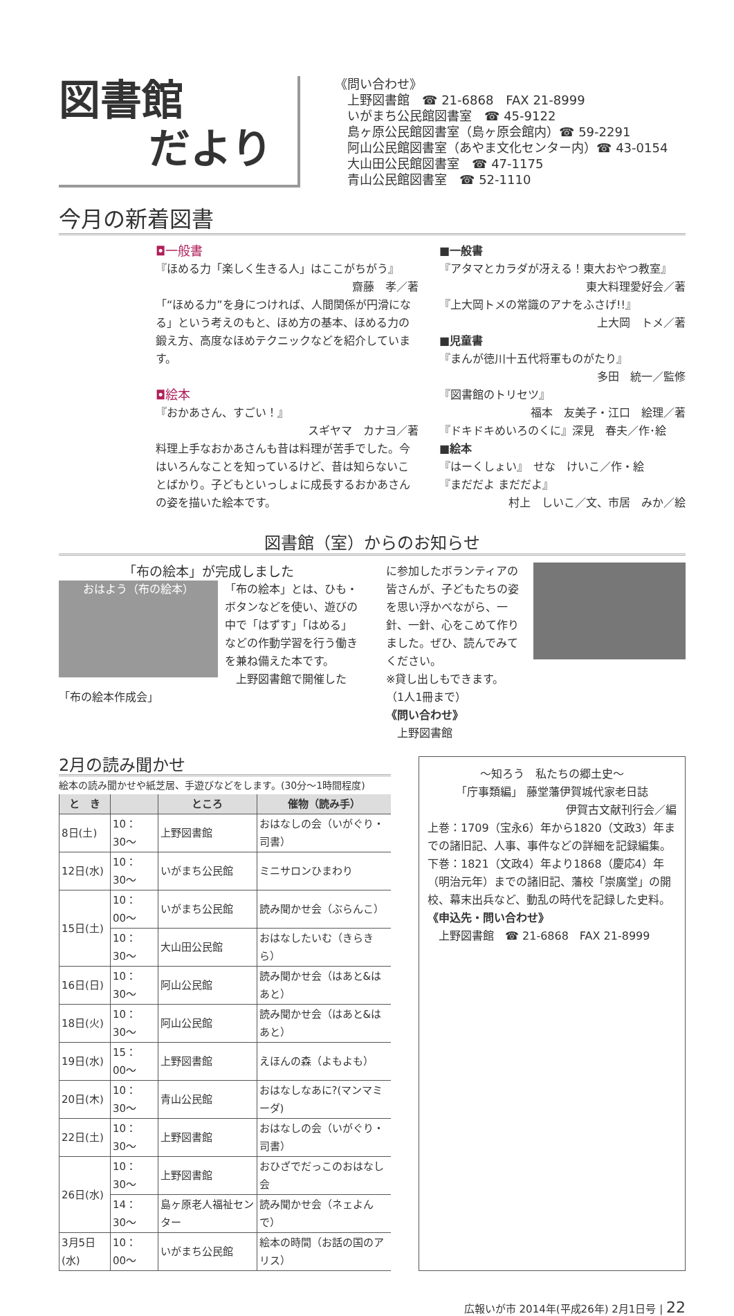図書館
だより
《問い合わせ》
　上野図書館　☎ 21-6868　FAX 21-8999
　いがまち公民館図書室　☎ 45-9122
　島ヶ原公民館図書室（島ヶ原会館内）☎ 59-2291
　阿山公民館図書室（あやま文化センター内）☎ 43-0154
　大山田公民館図書室　☎ 47-1175
　青山公民館図書室　☎ 52-1110
今月の新着図書
◘一般書
『ほめる力「楽しく生きる人」はここがちがう』
齋藤　孝／著
「“ほめる力”を身につければ、人間関係が円滑になる」という考えのもと、ほめ方の基本、ほめる力の鍛え方、高度なほめテクニックなどを紹介しています。
◘絵本
『おかあさん、すごい！』
スギヤマ　カナヨ／著
料理上手なおかあさんも昔は料理が苦手でした。今はいろんなことを知っているけど、昔は知らないことばかり。子どもといっしょに成長するおかあさんの姿を描いた絵本です。
■一般書
『アタマとカラダが冴える！東大おやつ教室』
東大料理愛好会／著
『上大岡トメの常識のアナをふさげ!!』
上大岡　トメ／著
■児童書
『まんが徳川十五代将軍ものがたり』
多田　統一／監修
『図書館のトリセツ』
福本　友美子・江口　絵理／著
『ドキドキめいろのくに』深見　春夫／作･絵
■絵本
『はーくしょい』　せな　けいこ／作・絵
『まだだよ まだだよ』
村上　しいこ／文、市居　みか／絵
図書館（室）からのお知らせ
「布の絵本」が完成しました
おはよう（布の絵本）
「布の絵本」とは、ひも・ボタンなどを使い、遊びの中で「はずす」「はめる」などの作動学習を行う働きを兼ね備えた本です。
　上野図書館で開催した「布の絵本作成会」
に参加したボランティアの皆さんが、子どもたちの姿を思い浮かべながら、一針、一針、心をこめて作りました。ぜひ、読んでみてください。
※貸し出しもできます。
（1人1冊まで）
《問い合わせ》
　上野図書館
2月の読み聞かせ
絵本の読み聞かせや紙芝居、手遊びなどをします。(30分〜1時間程度)
| と き | | ところ | 催物（読み手） |
| --- | --- | --- | --- |
| 8日(土) | 10：30〜 | 上野図書館 | おはなしの会（いがぐり・司書） |
| 12日(水) | 10：30〜 | いがまち公民館 | ミニサロンひまわり |
| 15日(土) | 10：00〜 | いがまち公民館 | 読み聞かせ会（ぶらんこ） |
| | 10：30〜 | 大山田公民館 | おはなしたいむ（きらきら） |
| 16日(日) | 10：30〜 | 阿山公民館 | 読み聞かせ会（はあと&はあと） |
| 18日(火) | 10：30〜 | 阿山公民館 | 読み聞かせ会（はあと&はあと） |
| 19日(水) | 15：00〜 | 上野図書館 | えほんの森（よもよも） |
| 20日(木) | 10：30〜 | 青山公民館 | おはなしなあに?(マンマミーダ) |
| 22日(土) | 10：30〜 | 上野図書館 | おはなしの会（いがぐり・司書） |
| 26日(水) | 10：30〜 | 上野図書館 | おひざでだっこのおはなし会 |
| | 14：30〜 | 島ヶ原老人福祉センター | 読み聞かせ会（ネェよんで） |
| 3月5日(水) | 10：00〜 | いがまち公民館 | 絵本の時間（お話の国のアリス） |
〜知ろう　私たちの郷土史〜
「庁事類編」 藤堂藩伊賀城代家老日誌
伊賀古文献刊行会／編
上巻：1709（宝永6）年から1820（文政3）年までの諸旧記、人事、事件などの詳細を記録編集。
下巻：1821（文政4）年より1868（慶応4）年（明治元年）までの諸旧記、藩校「崇廣堂」の開校、幕末出兵など、動乱の時代を記録した史料。
《申込先・問い合わせ》
　上野図書館　☎ 21-6868　FAX 21-8999
広報いが市 2014年(平成26年) 2月1日号 | 22